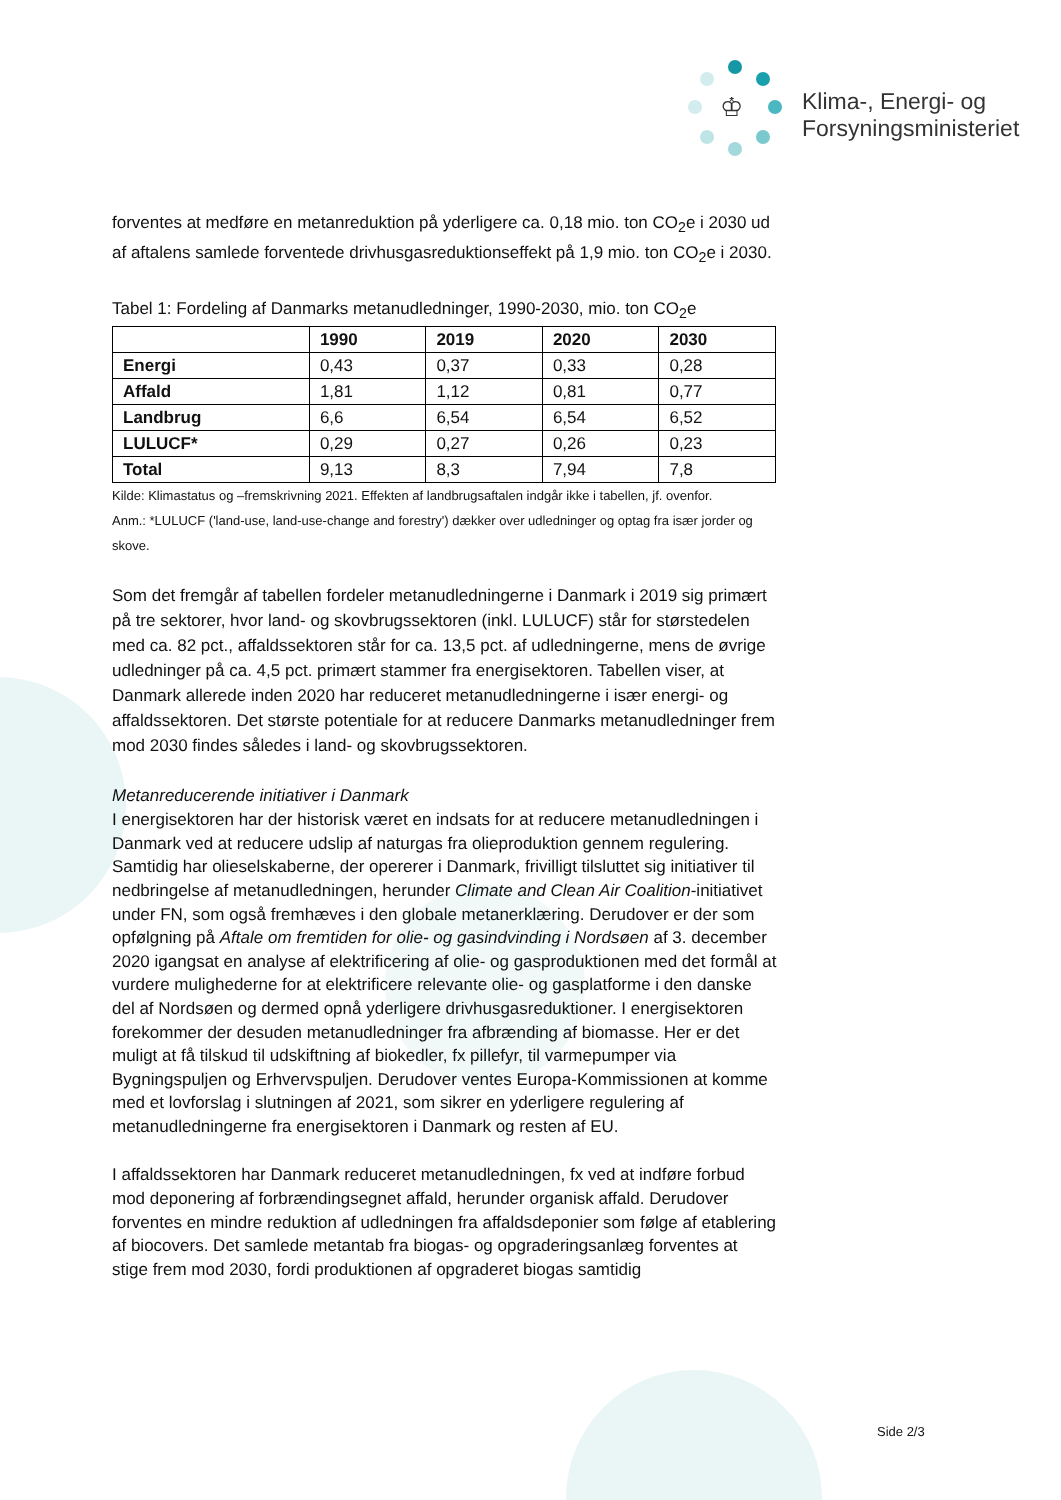♔
Klima-, Energi- og
Forsyningsministeriet
forventes at medføre en metanreduktion på yderligere ca. 0,18 mio. ton CO<sub>2</sub>e i 2030 ud af aftalens samlede forventede drivhusgasreduktionseffekt på 1,9 mio. ton CO<sub>2</sub>e i 2030.
Tabel 1: Fordeling af Danmarks metanudledninger, 1990-2030, mio. ton CO<sub>2</sub>e
| | 1990 | 2019 | 2020 | 2030 |
| --- | --- | --- | --- | --- |
| Energi | 0,43 | 0,37 | 0,33 | 0,28 |
| Affald | 1,81 | 1,12 | 0,81 | 0,77 |
| Landbrug | 6,6 | 6,54 | 6,54 | 6,52 |
| LULUCF* | 0,29 | 0,27 | 0,26 | 0,23 |
| Total | 9,13 | 8,3 | 7,94 | 7,8 |
Kilde: Klimastatus og –fremskrivning 2021. Effekten af landbrugsaftalen indgår ikke i tabellen, jf. ovenfor.
Anm.: *LULUCF ('land-use, land-use-change and forestry') dækker over udledninger og optag fra især jorder og skove.
Som det fremgår af tabellen fordeler metanudledningerne i Danmark i 2019 sig primært på tre sektorer, hvor land- og skovbrugssektoren (inkl. LULUCF) står for størstedelen med ca. 82 pct., affaldssektoren står for ca. 13,5 pct. af udledningerne, mens de øvrige udledninger på ca. 4,5 pct. primært stammer fra energisektoren. Tabellen viser, at Danmark allerede inden 2020 har reduceret metanudledningerne i især energi- og affaldssektoren. Det største potentiale for at reducere Danmarks metanudledninger frem mod 2030 findes således i land- og skovbrugssektoren.
Metanreducerende initiativer i Danmark
I energisektoren har der historisk været en indsats for at reducere metanudledningen i Danmark ved at reducere udslip af naturgas fra olieproduktion gennem regulering. Samtidig har olieselskaberne, der opererer i Danmark, frivilligt tilsluttet sig initiativer til nedbringelse af metanudledningen, herunder Climate and Clean Air Coalition-initiativet under FN, som også fremhæves i den globale metanerklæring. Derudover er der som opfølgning på Aftale om fremtiden for olie- og gasindvinding i Nordsøen af 3. december 2020 igangsat en analyse af elektrificering af olie- og gasproduktionen med det formål at vurdere mulighederne for at elektrificere relevante olie- og gasplatforme i den danske del af Nordsøen og dermed opnå yderligere drivhusgasreduktioner. I energisektoren forekommer der desuden metanudledninger fra afbrænding af biomasse. Her er det muligt at få tilskud til udskiftning af biokedler, fx pillefyr, til varmepumper via Bygningspuljen og Erhvervspuljen. Derudover ventes Europa-Kommissionen at komme med et lovforslag i slutningen af 2021, som sikrer en yderligere regulering af metanudledningerne fra energisektoren i Danmark og resten af EU.
I affaldssektoren har Danmark reduceret metanudledningen, fx ved at indføre forbud mod deponering af forbrændingsegnet affald, herunder organisk affald. Derudover forventes en mindre reduktion af udledningen fra affaldsdeponier som følge af etablering af biocovers. Det samlede metantab fra biogas- og opgraderingsanlæg forventes at stige frem mod 2030, fordi produktionen af opgraderet biogas samtidig
Side 2/3